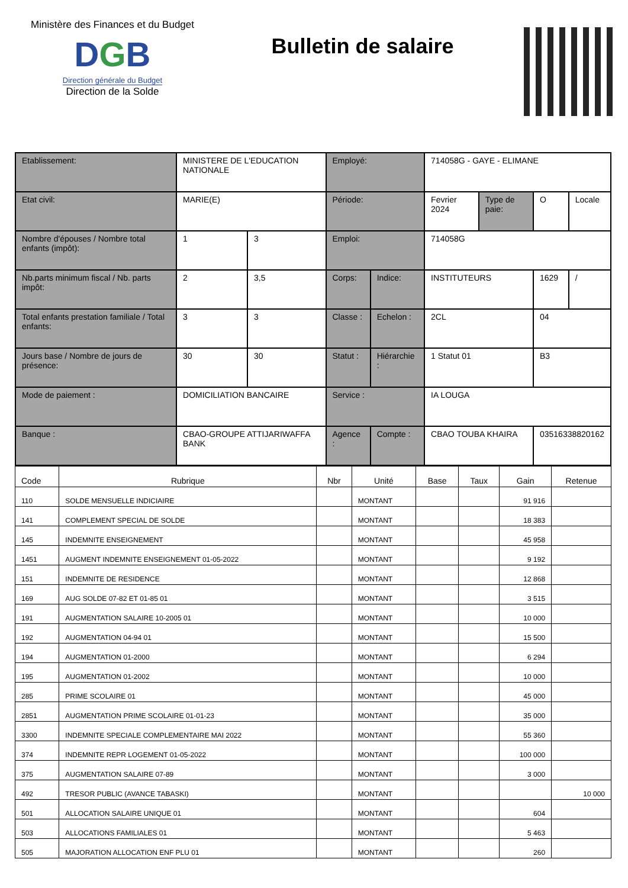Ministère des Finances et du Budget
DGB
Direction générale du Budget
Direction de la Solde
Bulletin de salaire
| Etablissement: | MINISTERE DE L'EDUCATION NATIONALE | | Employé: | | 714058G - GAYE - ELIMANE | | | |
| Etat civil: | MARIE(E) | | Période: | | Fevrier 2024 | Type de paie: | O | Locale |
| Nombre d'épouses / Nombre total enfants (impôt): | 1 | 3 | Emploi: | | 714058G | | | |
| Nb.parts minimum fiscal / Nb. parts impôt: | 2 | 3,5 | Corps: | Indice: | INSTITUTEURS | | 1629 | / |
| Total enfants prestation familiale / Total enfants: | 3 | 3 | Classe : | Echelon : | 2CL | | 04 | |
| Jours base / Nombre de jours de présence: | 30 | 30 | Statut : | Hiérarchie : | 1 Statut 01 | | B3 | |
| Mode de paiement : | DOMICILIATION BANCAIRE | | Service : | | IA LOUGA | | | |
| Banque : | CBAO-GROUPE ATTIJARIWAFFA BANK | | Agence : | Compte : | CBAO TOUBA KHAIRA | | 03516338820162 | |
| Code | Rubrique | Nbr | Unité | Base | Taux | Gain | Retenue |
| --- | --- | --- | --- | --- | --- | --- | --- |
| 110 | SOLDE MENSUELLE INDICIAIRE | | MONTANT | | | 91 916 | |
| 141 | COMPLEMENT SPECIAL DE SOLDE | | MONTANT | | | 18 383 | |
| 145 | INDEMNITE ENSEIGNEMENT | | MONTANT | | | 45 958 | |
| 1451 | AUGMENT INDEMNITE ENSEIGNEMENT 01-05-2022 | | MONTANT | | | 9 192 | |
| 151 | INDEMNITE DE RESIDENCE | | MONTANT | | | 12 868 | |
| 169 | AUG SOLDE 07-82 ET 01-85 01 | | MONTANT | | | 3 515 | |
| 191 | AUGMENTATION SALAIRE 10-2005 01 | | MONTANT | | | 10 000 | |
| 192 | AUGMENTATION 04-94 01 | | MONTANT | | | 15 500 | |
| 194 | AUGMENTATION 01-2000 | | MONTANT | | | 6 294 | |
| 195 | AUGMENTATION 01-2002 | | MONTANT | | | 10 000 | |
| 285 | PRIME SCOLAIRE 01 | | MONTANT | | | 45 000 | |
| 2851 | AUGMENTATION PRIME SCOLAIRE 01-01-23 | | MONTANT | | | 35 000 | |
| 3300 | INDEMNITE SPECIALE COMPLEMENTAIRE MAI 2022 | | MONTANT | | | 55 360 | |
| 374 | INDEMNITE REPR LOGEMENT 01-05-2022 | | MONTANT | | | 100 000 | |
| 375 | AUGMENTATION SALAIRE 07-89 | | MONTANT | | | 3 000 | |
| 492 | TRESOR PUBLIC (AVANCE TABASKI) | | MONTANT | | | | 10 000 |
| 501 | ALLOCATION SALAIRE UNIQUE 01 | | MONTANT | | | 604 | |
| 503 | ALLOCATIONS FAMILIALES 01 | | MONTANT | | | 5 463 | |
| 505 | MAJORATION ALLOCATION ENF PLU 01 | | MONTANT | | | 260 | |